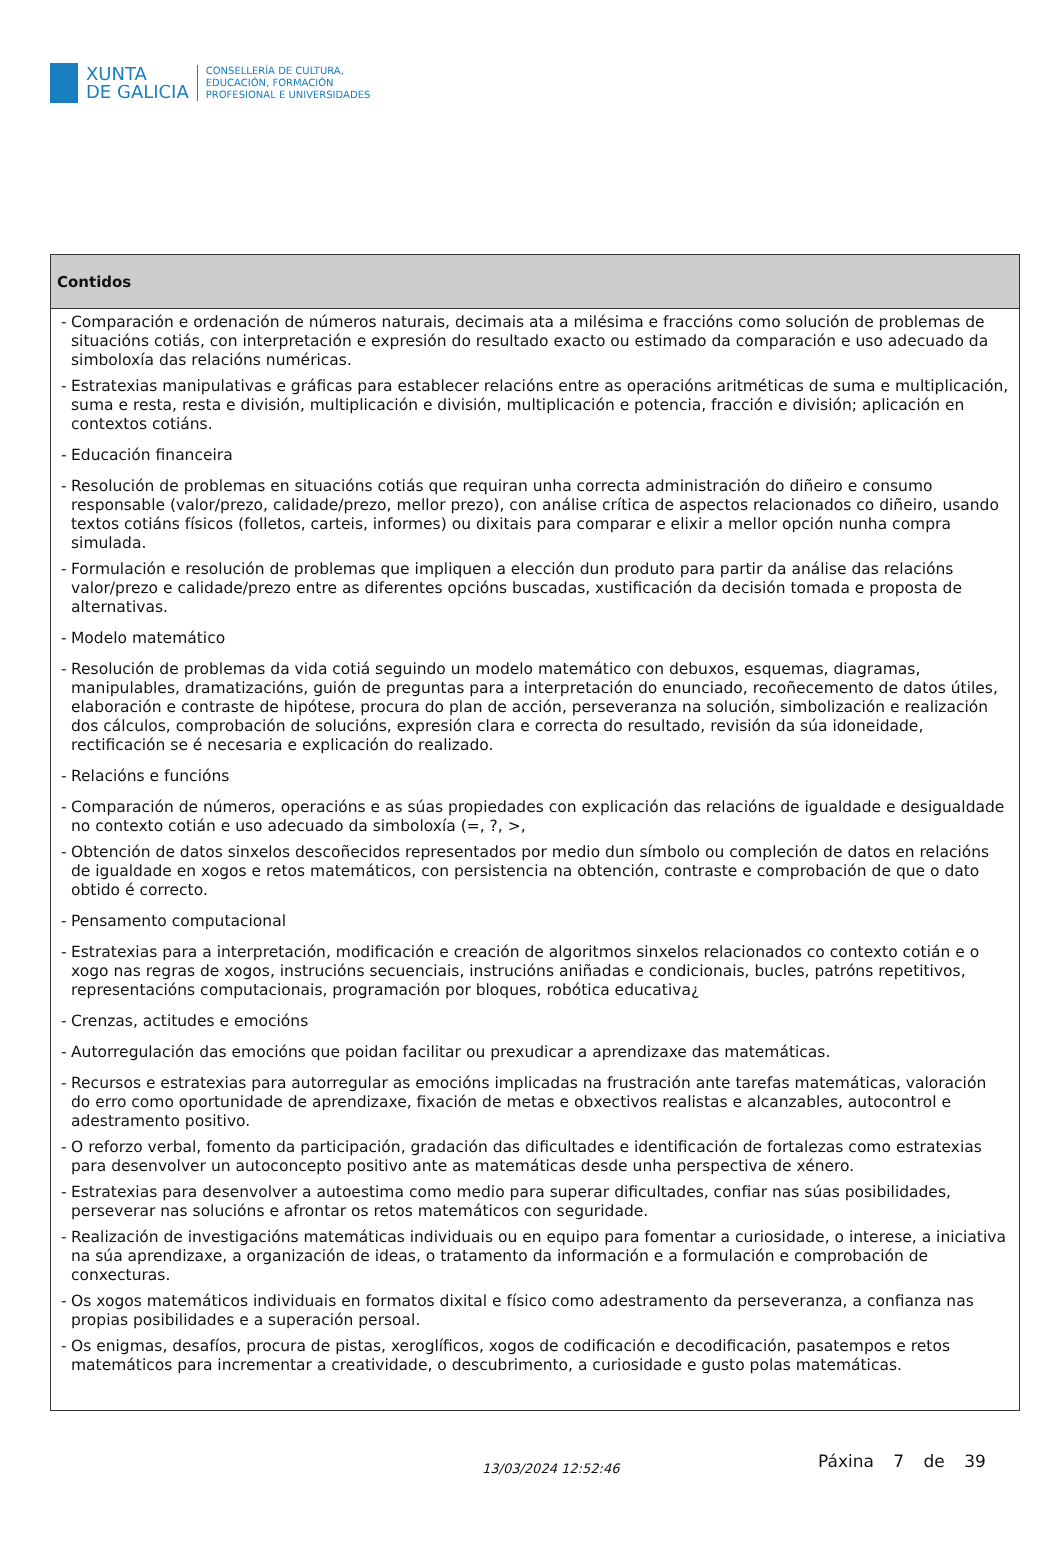XUNTA
DE GALICIA
CONSELLERÍA DE CULTURA,
EDUCACIÓN, FORMACIÓN
PROFESIONAL E UNIVERSIDADES
| Contidos |
| --- |
| - Comparación e ordenación de números naturais, decimais ata a milésima e fraccións como solución de problemas de situacións cotiás, con interpretación e expresión do resultado exacto ou estimado da comparación e uso adecuado da simboloxía das relacións numéricas. - Estratexias manipulativas e gráficas para establecer relacións entre as operacións aritméticas de suma e multiplicación, suma e resta, resta e división, multiplicación e división, multiplicación e potencia, fracción e división; aplicación en contextos cotiáns. - Educación financeira - Resolución de problemas en situacións cotiás que requiran unha correcta administración do diñeiro e consumo responsable (valor/prezo, calidade/prezo, mellor prezo), con análise crítica de aspectos relacionados co diñeiro, usando textos cotiáns físicos (folletos, carteis, informes) ou dixitais para comparar e elixir a mellor opción nunha compra simulada. - Formulación e resolución de problemas que impliquen a elección dun produto para partir da análise das relacións valor/prezo e calidade/prezo entre as diferentes opcións buscadas, xustificación da decisión tomada e proposta de alternativas. - Modelo matemático - Resolución de problemas da vida cotiá seguindo un modelo matemático con debuxos, esquemas, diagramas, manipulables, dramatizacións, guión de preguntas para a interpretación do enunciado, recoñecemento de datos útiles, elaboración e contraste de hipótese, procura do plan de acción, perseveranza na solución, simbolización e realización dos cálculos, comprobación de solucións, expresión clara e correcta do resultado, revisión da súa idoneidade, rectificación se é necesaria e explicación do realizado. - Relacións e funcións - Comparación de números, operacións e as súas propiedades con explicación das relacións de igualdade e desigualdade no contexto cotián e uso adecuado da simboloxía (=, ?, >, - Obtención de datos sinxelos descoñecidos representados por medio dun símbolo ou compleción de datos en relacións de igualdade en xogos e retos matemáticos, con persistencia na obtención, contraste e comprobación de que o dato obtido é correcto. - Pensamento computacional - Estratexias para a interpretación, modificación e creación de algoritmos sinxelos relacionados co contexto cotián e o xogo nas regras de xogos, instrucións secuenciais, instrucións aniñadas e condicionais, bucles, patróns repetitivos, representacións computacionais, programación por bloques, robótica educativa¿ - Crenzas, actitudes e emocións - Autorregulación das emocións que poidan facilitar ou prexudicar a aprendizaxe das matemáticas. - Recursos e estratexias para autorregular as emocións implicadas na frustración ante tarefas matemáticas, valoración do erro como oportunidade de aprendizaxe, fixación de metas e obxectivos realistas e alcanzables, autocontrol e adestramento positivo. - O reforzo verbal, fomento da participación, gradación das dificultades e identificación de fortalezas como estratexias para desenvolver un autoconcepto positivo ante as matemáticas desde unha perspectiva de xénero. - Estratexias para desenvolver a autoestima como medio para superar dificultades, confiar nas súas posibilidades, perseverar nas solucións e afrontar os retos matemáticos con seguridade. - Realización de investigacións matemáticas individuais ou en equipo para fomentar a curiosidade, o interese, a iniciativa na súa aprendizaxe, a organización de ideas, o tratamento da información e a formulación e comprobación de conxecturas. - Os xogos matemáticos individuais en formatos dixital e físico como adestramento da perseveranza, a confianza nas propias posibilidades e a superación persoal. - Os enigmas, desafíos, procura de pistas, xeroglíficos, xogos de codificación e decodificación, pasatempos e retos matemáticos para incrementar a creatividade, o descubrimento, a curiosidade e gusto polas matemáticas. |
13/03/2024 12:52:46 Páxina 7 de 39